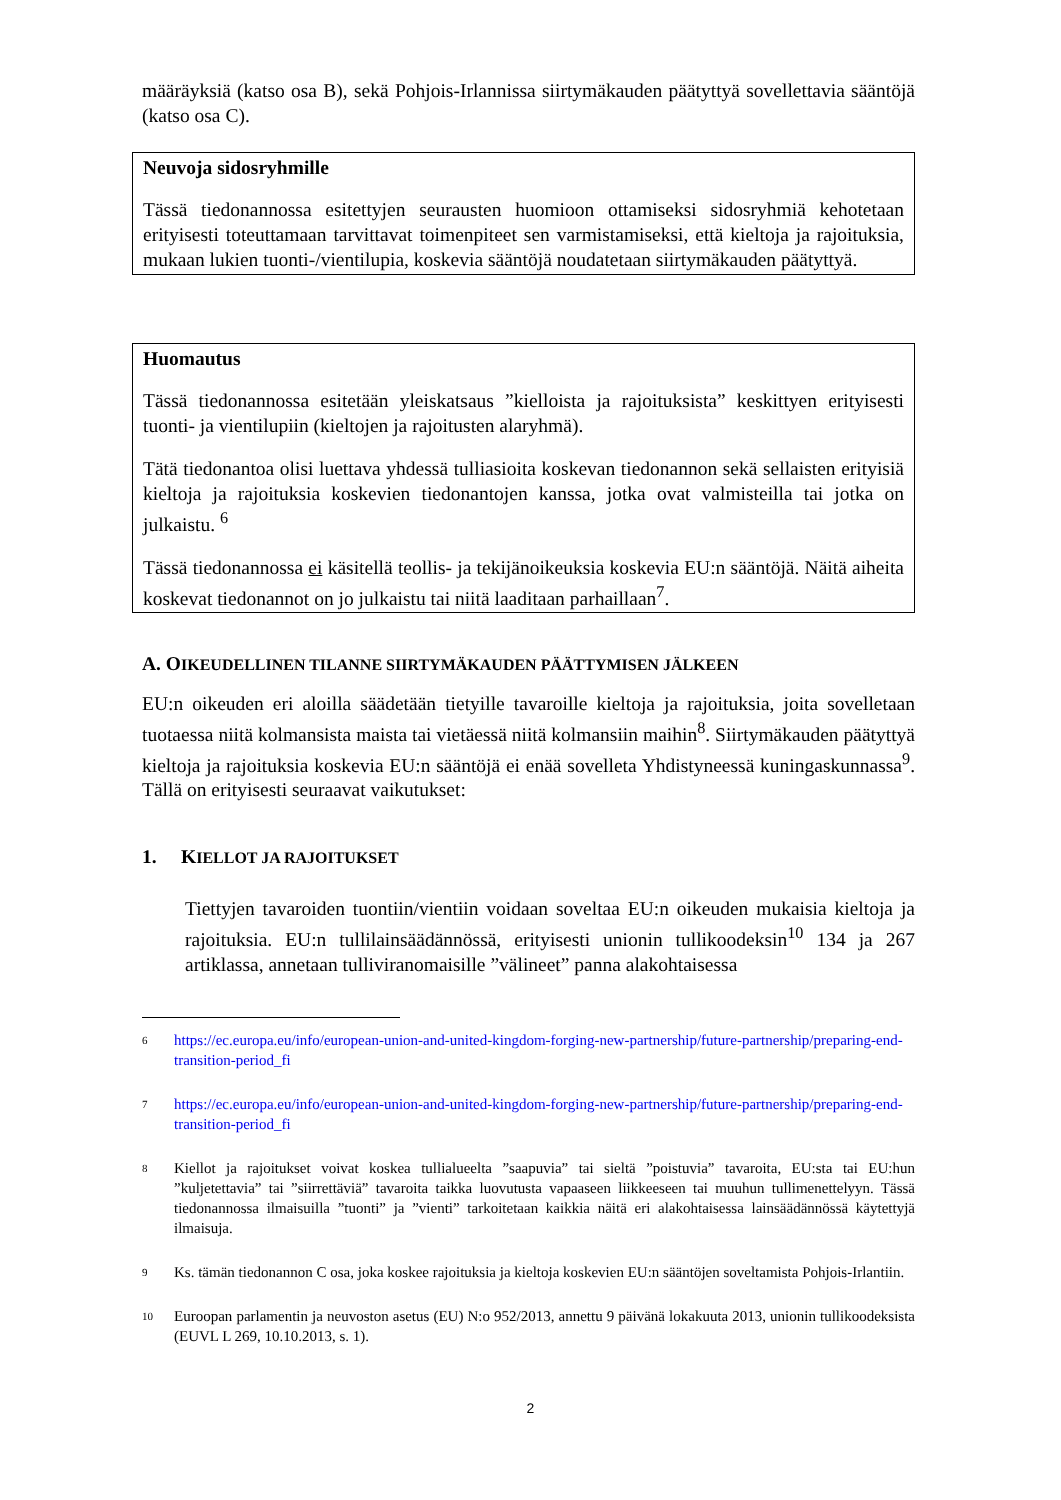määräyksiä (katso osa B), sekä Pohjois-Irlannissa siirtymäkauden päätyttyä sovellettavia sääntöjä (katso osa C).
Neuvoja sidosryhmille
Tässä tiedonannossa esitettyjen seurausten huomioon ottamiseksi sidosryhmiä kehotetaan erityisesti toteuttamaan tarvittavat toimenpiteet sen varmistamiseksi, että kieltoja ja rajoituksia, mukaan lukien tuonti-/vientilupia, koskevia sääntöjä noudatetaan siirtymäkauden päätyttyä.
Huomautus
Tässä tiedonannossa esitetään yleiskatsaus ”kielloista ja rajoituksista” keskittyen erityisesti tuonti- ja vientilupiin (kieltojen ja rajoitusten alaryhmä).
Tätä tiedonantoa olisi luettava yhdessä tulliasioita koskevan tiedonannon sekä sellaisten erityisiä kieltoja ja rajoituksia koskevien tiedonantojen kanssa, jotka ovat valmisteilla tai jotka on julkaistu. <sup>6</sup>
Tässä tiedonannossa ei käsitellä teollis- ja tekijänoikeuksia koskevia EU:n sääntöjä. Näitä aiheita koskevat tiedonannot on jo julkaistu tai niitä laaditaan parhaillaan<sup>7</sup>.
A. OIKEUDELLINEN TILANNE SIIRTYMÄKAUDEN PÄÄTTYMISEN JÄLKEEN
EU:n oikeuden eri aloilla säädetään tietyille tavaroille kieltoja ja rajoituksia, joita sovelletaan tuotaessa niitä kolmansista maista tai vietäessä niitä kolmansiin maihin<sup>8</sup>. Siirtymäkauden päätyttyä kieltoja ja rajoituksia koskevia EU:n sääntöjä ei enää sovelleta Yhdistyneessä kuningaskunnassa<sup>9</sup>. Tällä on erityisesti seuraavat vaikutukset:
1. KIELLOT JA RAJOITUKSET
Tiettyjen tavaroiden tuontiin/vientiin voidaan soveltaa EU:n oikeuden mukaisia kieltoja ja rajoituksia. EU:n tullilainsäädännössä, erityisesti unionin tullikoodeksin<sup>10</sup> 134 ja 267 artiklassa, annetaan tulliviranomaisille ”välineet” panna alakohtaisessa
6 https://ec.europa.eu/info/european-union-and-united-kingdom-forging-new-partnership/future-partnership/preparing-end-transition-period_fi
7 https://ec.europa.eu/info/european-union-and-united-kingdom-forging-new-partnership/future-partnership/preparing-end-transition-period_fi
8 Kiellot ja rajoitukset voivat koskea tullialueelta ”saapuvia” tai sieltä ”poistuvia” tavaroita, EU:sta tai EU:hun ”kuljetettavia” tai ”siirrettäviä” tavaroita taikka luovutusta vapaaseen liikkeeseen tai muuhun tullimenettelyyn. Tässä tiedonannossa ilmaisuilla ”tuonti” ja ”vienti” tarkoitetaan kaikkia näitä eri alakohtaisessa lainsäädännössä käytettyjä ilmaisuja.
9 Ks. tämän tiedonannon C osa, joka koskee rajoituksia ja kieltoja koskevien EU:n sääntöjen soveltamista Pohjois-Irlantiin.
10 Euroopan parlamentin ja neuvoston asetus (EU) N:o 952/2013, annettu 9 päivänä lokakuuta 2013, unionin tullikoodeksista (EUVL L 269, 10.10.2013, s. 1).
2